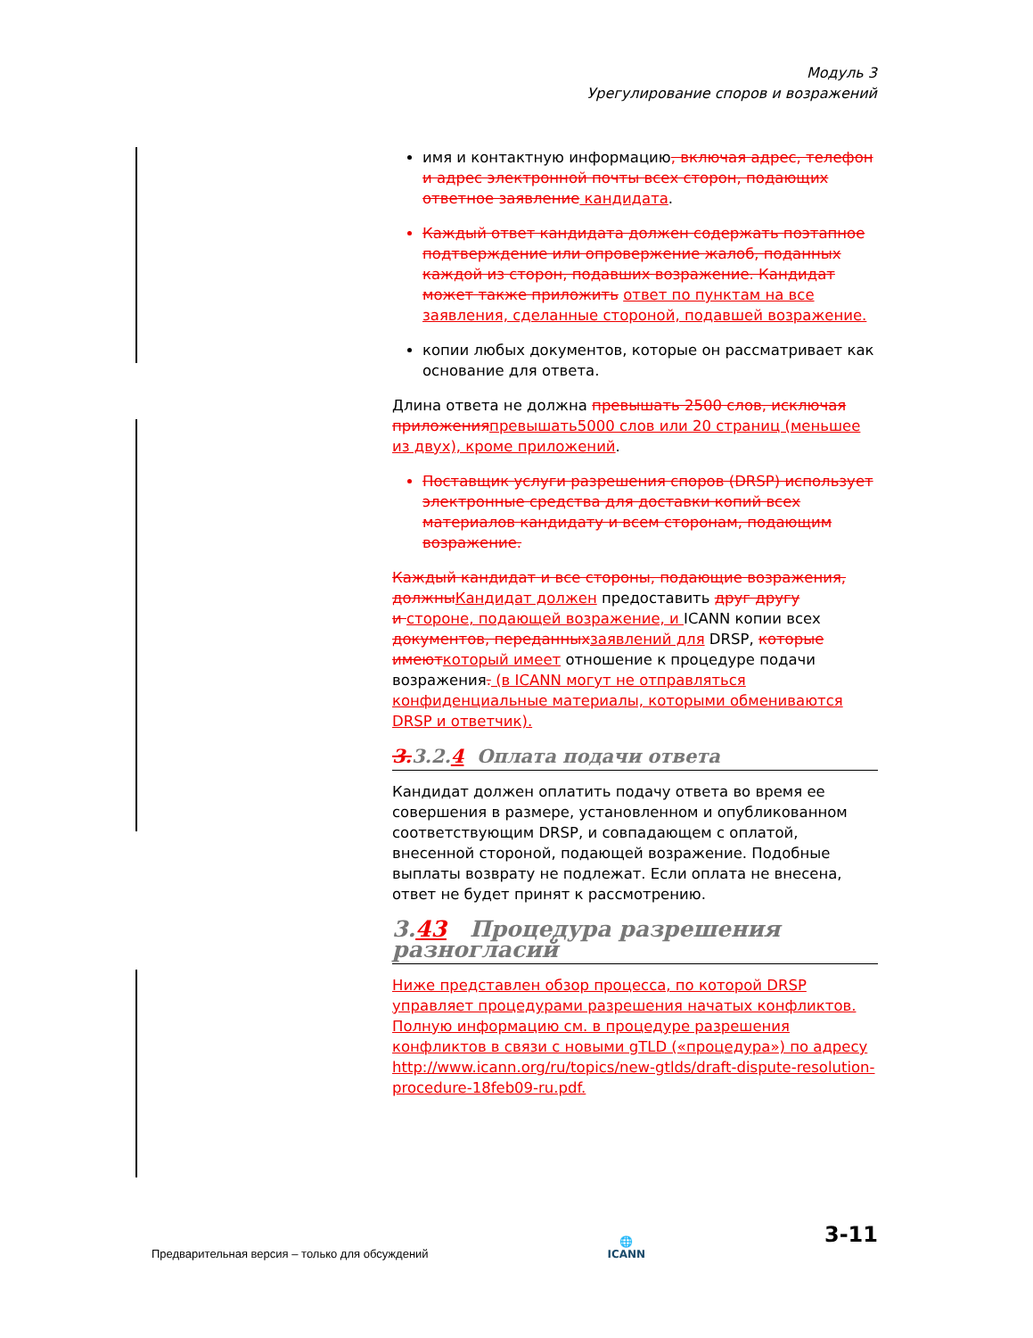Модуль 3
Урегулирование споров и возражений
имя и контактную информацию, включая адрес, телефон и адрес электронной почты всех сторон, подающих ответное заявление кандидата.
Каждый ответ кандидата должен содержать поэтапное подтверждение или опровержение жалоб, поданных каждой из сторон, подавших возражение. Кандидат может также приложить ответ по пунктам на все заявления, сделанные стороной, подавшей возражение.
копии любых документов, которые он рассматривает как основание для ответа.
Длина ответа не должна превышать 2500 слов, исключая приложения превышать5000 слов или 20 страниц (меньшее из двух), кроме приложений.
Поставщик услуги разрешения споров (DRSP) использует электронные средства для доставки копий всех материалов кандидату и всем сторонам, подающим возражение.
Каждый кандидат и все стороны, подающие возражения, должны Кандидат должен предоставить друг другу
и стороне, подающей возражение, и ICANN копии всех документов, переданных заявлений для DRSP, которые имеют который имеет отношение к процедуре подачи возражения. (в ICANN могут не отправляться конфиденциальные материалы, которыми обмениваются DRSP и ответчик).
3. 3.2.4 Оплата подачи ответа
Кандидат должен оплатить подачу ответа во время ее совершения в размере, установленном и опубликованном соответствующим DRSP, и совпадающем с оплатой, внесенной стороной, подающей возражение. Подобные выплаты возврату не подлежат. Если оплата не внесена, ответ не будет принят к рассмотрению.
3.43 Процедура разрешения разногласий
Ниже представлен обзор процесса, по которой DRSP управляет процедурами разрешения начатых конфликтов. Полную информацию см. в процедуре разрешения конфликтов в связи с новыми gTLD («процедура») по адресу http://www.icann.org/ru/topics/new-gtlds/draft-dispute-resolution-procedure-18feb09-ru.pdf.
Предварительная версия – только для обсуждений 🌐
ICANN 3-11